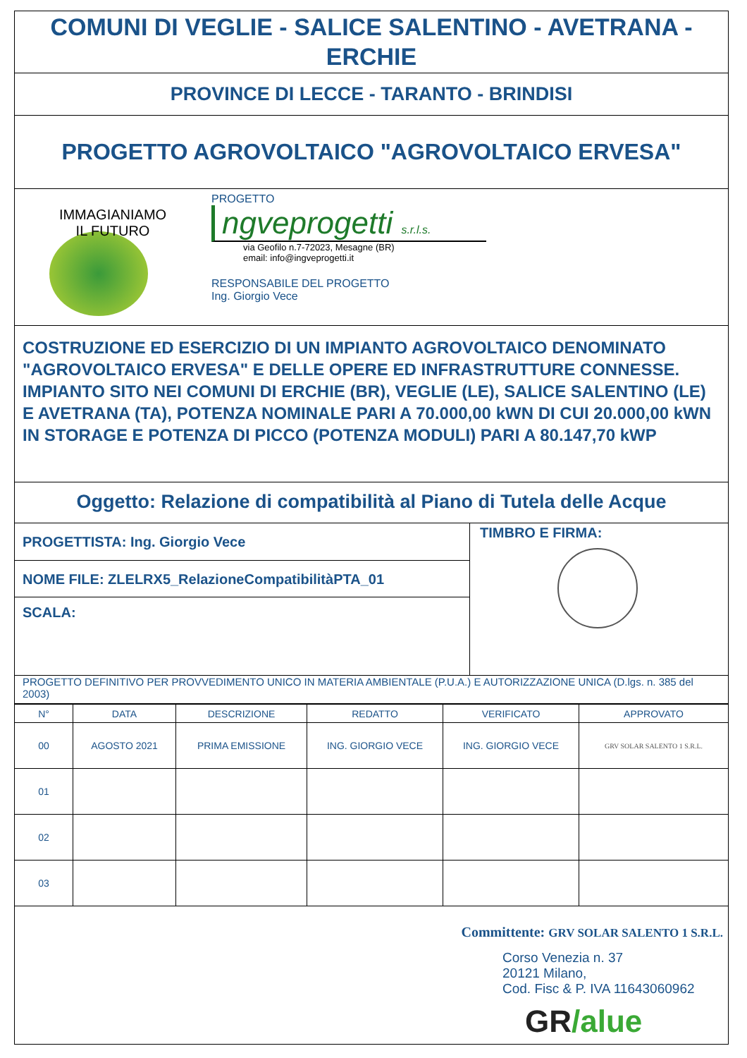COMUNI DI VEGLIE - SALICE SALENTINO - AVETRANA - ERCHIE
PROVINCE DI LECCE - TARANTO - BRINDISI
PROGETTO AGROVOLTAICO "AGROVOLTAICO ERVESA"
IMMAGIANIAMO
IL FUTURO
PROGETTO
ngveprogetti s.r.l.s.
via Geofilo n.7-72023, Mesagne (BR)
email: info@ingveprogetti.it
RESPONSABILE DEL PROGETTO
Ing. Giorgio Vece
COSTRUZIONE ED ESERCIZIO DI UN IMPIANTO AGROVOLTAICO DENOMINATO "AGROVOLTAICO ERVESA" E DELLE OPERE ED INFRASTRUTTURE CONNESSE. IMPIANTO SITO NEI COMUNI DI ERCHIE (BR), VEGLIE (LE), SALICE SALENTINO (LE) E AVETRANA (TA), POTENZA NOMINALE PARI A 70.000,00 kWN DI CUI 20.000,00 kWN IN STORAGE E POTENZA DI PICCO (POTENZA MODULI) PARI A 80.147,70 kWP
Oggetto: Relazione di compatibilità al Piano di Tutela delle Acque
PROGETTISTA: Ing. Giorgio Vece
NOME FILE: ZLELRX5_RelazioneCompatibilitàPTA_01
SCALA:
TIMBRO E FIRMA:
PROGETTO DEFINITIVO PER PROVVEDIMENTO UNICO IN MATERIA AMBIENTALE (P.U.A.) E AUTORIZZAZIONE UNICA (D.lgs. n. 385 del 2003)
| N° | DATA | DESCRIZIONE | REDATTO | VERIFICATO | APPROVATO |
| --- | --- | --- | --- | --- | --- |
| 00 | AGOSTO 2021 | PRIMA EMISSIONE | ING. GIORGIO VECE | ING. GIORGIO VECE | GRV SOLAR SALENTO 1 S.R.L. |
| 01 | | | | | |
| 02 | | | | | |
| 03 | | | | | |
Committente: GRV SOLAR SALENTO 1 S.R.L.
Corso Venezia n. 37
20121 Milano,
Cod. Fisc & P. IVA 11643060962
GR/alue